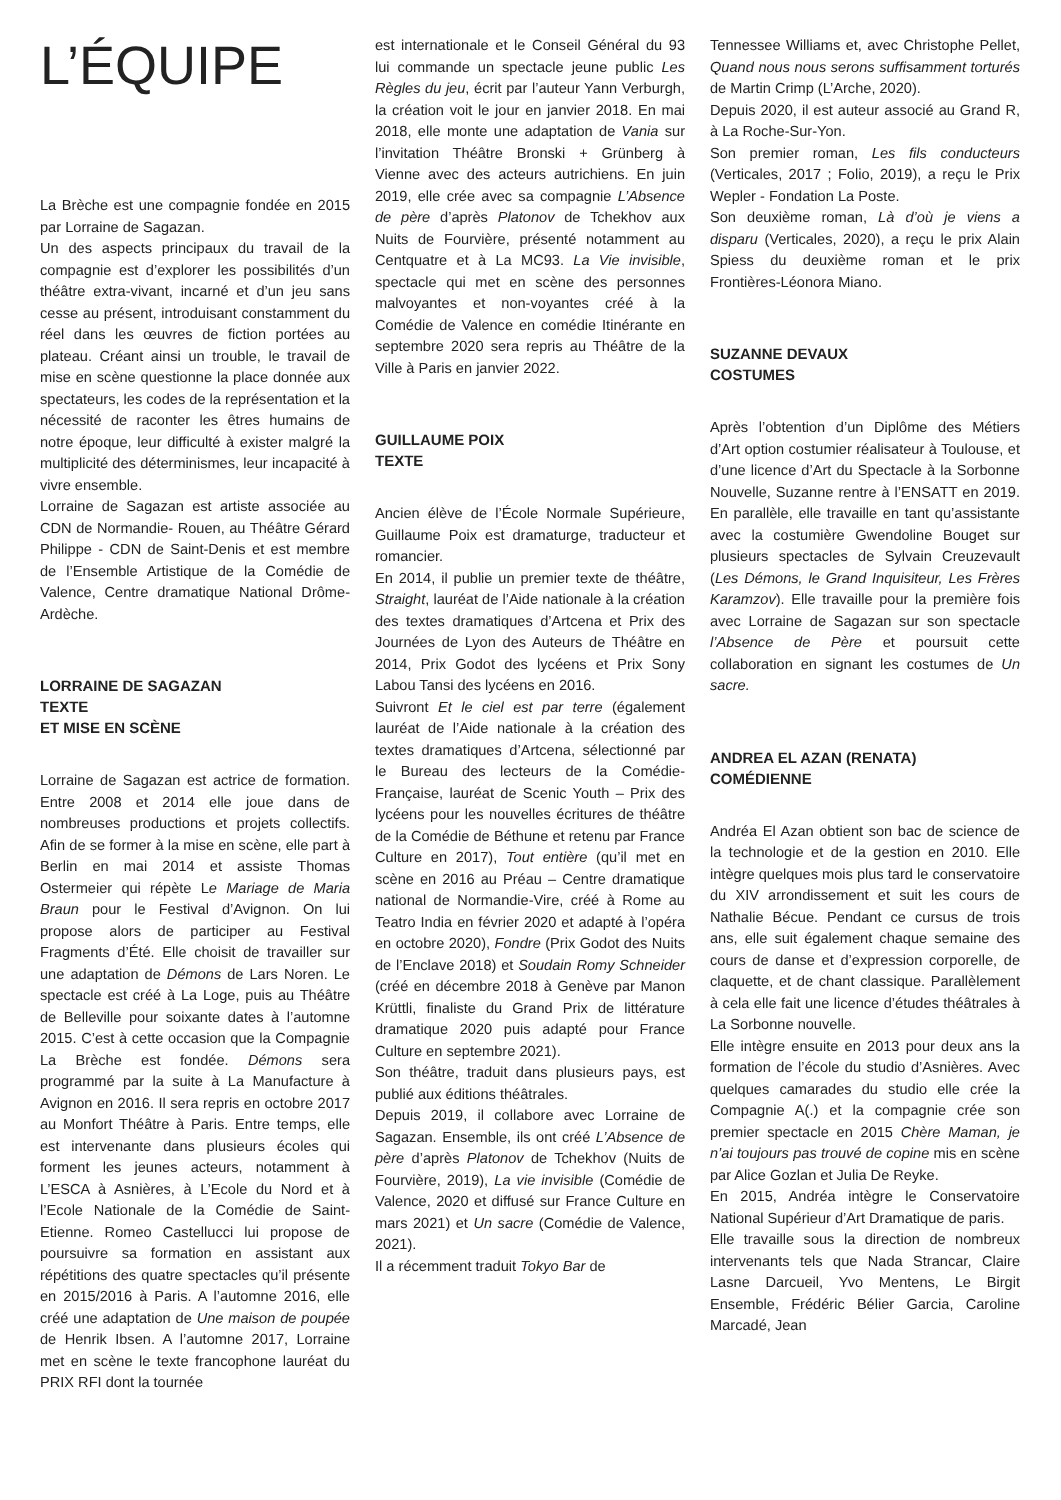L’ÉQUIPE
La Brèche est une compagnie fondée en 2015 par Lorraine de Sagazan.
Un des aspects principaux du travail de la compagnie est d’explorer les possibilités d’un théâtre extra-vivant, incarné et d’un jeu sans cesse au présent, introduisant constamment du réel dans les œuvres de fiction portées au plateau. Créant ainsi un trouble, le travail de mise en scène questionne la place donnée aux spectateurs, les codes de la représentation et la nécessité de raconter les êtres humains de notre époque, leur difficulté à exister malgré la multiplicité des déterminismes, leur incapacité à vivre ensemble.
Lorraine de Sagazan est artiste associée au CDN de Normandie- Rouen, au Théâtre Gérard Philippe - CDN de Saint-Denis et est membre de l’Ensemble Artistique de la Comédie de Valence, Centre dramatique National Drôme-Ardèche.
LORRAINE DE SAGAZAN
TEXTE
ET MISE EN SCÈNE
Lorraine de Sagazan est actrice de formation. Entre 2008 et 2014 elle joue dans de nombreuses productions et projets collectifs. Afin de se former à la mise en scène, elle part à Berlin en mai 2014 et assiste Thomas Ostermeier qui répète Le Mariage de Maria Braun pour le Festival d’Avignon. On lui propose alors de participer au Festival Fragments d’Été. Elle choisit de travailler sur une adaptation de Démons de Lars Noren. Le spectacle est créé à La Loge, puis au Théâtre de Belleville pour soixante dates à l’automne 2015. C’est à cette occasion que la Compagnie La Brèche est fondée. Démons sera programmé par la suite à La Manufacture à Avignon en 2016. Il sera repris en octobre 2017 au Monfort Théâtre à Paris. Entre temps, elle est intervenante dans plusieurs écoles qui forment les jeunes acteurs, notamment à L’ESCA à Asnières, à L’Ecole du Nord et à l’Ecole Nationale de la Comédie de Saint-Etienne. Romeo Castellucci lui propose de poursuivre sa formation en assistant aux répétitions des quatre spectacles qu’il présente en 2015/2016 à Paris. A l’automne 2016, elle créé une adaptation de Une maison de poupée de Henrik Ibsen. A l’automne 2017, Lorraine met en scène le texte francophone lauréat du PRIX RFI dont la tournée
est internationale et le Conseil Général du 93 lui commande un spectacle jeune public Les Règles du jeu, écrit par l’auteur Yann Verburgh, la création voit le jour en janvier 2018. En mai 2018, elle monte une adaptation de Vania sur l’invitation Théâtre Bronski + Grünberg à Vienne avec des acteurs autrichiens. En juin 2019, elle crée avec sa compagnie L’Absence de père d’après Platonov de Tchekhov aux Nuits de Fourvière, présenté notamment au Centquatre et à La MC93. La Vie invisible, spectacle qui met en scène des personnes malvoyantes et non-voyantes créé à la Comédie de Valence en comédie Itinérante en septembre 2020 sera repris au Théâtre de la Ville à Paris en janvier 2022.
GUILLAUME POIX
TEXTE
Ancien élève de l’École Normale Supérieure, Guillaume Poix est dramaturge, traducteur et romancier.
En 2014, il publie un premier texte de théâtre, Straight, lauréat de l’Aide nationale à la création des textes dramatiques d’Artcena et Prix des Journées de Lyon des Auteurs de Théâtre en 2014, Prix Godot des lycéens et Prix Sony Labou Tansi des lycéens en 2016.
Suivront Et le ciel est par terre (également lauréat de l’Aide nationale à la création des textes dramatiques d’Artcena, sélectionné par le Bureau des lecteurs de la Comédie-Française, lauréat de Scenic Youth – Prix des lycéens pour les nouvelles écritures de théâtre de la Comédie de Béthune et retenu par France Culture en 2017), Tout entière (qu’il met en scène en 2016 au Préau – Centre dramatique national de Normandie-Vire, créé à Rome au Teatro India en février 2020 et adapté à l’opéra en octobre 2020), Fondre (Prix Godot des Nuits de l’Enclave 2018) et Soudain Romy Schneider (créé en décembre 2018 à Genève par Manon Krüttli, finaliste du Grand Prix de littérature dramatique 2020 puis adapté pour France Culture en septembre 2021).
Son théâtre, traduit dans plusieurs pays, est publié aux éditions théâtrales.
Depuis 2019, il collabore avec Lorraine de Sagazan. Ensemble, ils ont créé L’Absence de père d’après Platonov de Tchekhov (Nuits de Fourvière, 2019), La vie invisible (Comédie de Valence, 2020 et diffusé sur France Culture en mars 2021) et Un sacre (Comédie de Valence, 2021).
Il a récemment traduit Tokyo Bar de
Tennessee Williams et, avec Christophe Pellet, Quand nous nous serons suffisamment torturés de Martin Crimp (L’Arche, 2020).
Depuis 2020, il est auteur associé au Grand R, à La Roche-Sur-Yon.
Son premier roman, Les fils conducteurs (Verticales, 2017 ; Folio, 2019), a reçu le Prix Wepler - Fondation La Poste.
Son deuxième roman, Là d’où je viens a disparu (Verticales, 2020), a reçu le prix Alain Spiess du deuxième roman et le prix Frontières-Léonora Miano.
SUZANNE DEVAUX
COSTUMES
Après l’obtention d’un Diplôme des Métiers d’Art option costumier réalisateur à Toulouse, et d’une licence d’Art du Spectacle à la Sorbonne Nouvelle, Suzanne rentre à l’ENSATT en 2019. En parallèle, elle travaille en tant qu’assistante avec la costumière Gwendoline Bouget sur plusieurs spectacles de Sylvain Creuzevault (Les Démons, le Grand Inquisiteur, Les Frères Karamzov). Elle travaille pour la première fois avec Lorraine de Sagazan sur son spectacle l’Absence de Père et poursuit cette collaboration en signant les costumes de Un sacre.
ANDREA EL AZAN (RENATA)
COMÉDIENNE
Andréa El Azan obtient son bac de science de la technologie et de la gestion en 2010. Elle intègre quelques mois plus tard le conservatoire du XIV arrondissement et suit les cours de Nathalie Bécue. Pendant ce cursus de trois ans, elle suit également chaque semaine des cours de danse et d’expression corporelle, de claquette, et de chant classique. Parallèlement à cela elle fait une licence d’études théâtrales à La Sorbonne nouvelle.
Elle intègre ensuite en 2013 pour deux ans la formation de l’école du studio d’Asnières. Avec quelques camarades du studio elle crée la Compagnie A(.) et la compagnie crée son premier spectacle en 2015 Chère Maman, je n’ai toujours pas trouvé de copine mis en scène par Alice Gozlan et Julia De Reyke.
En 2015, Andréa intègre le Conservatoire National Supérieur d’Art Dramatique de paris.
Elle travaille sous la direction de nombreux intervenants tels que Nada Strancar, Claire Lasne Darcueil, Yvo Mentens, Le Birgit Ensemble, Frédéric Bélier Garcia, Caroline Marcadé, Jean